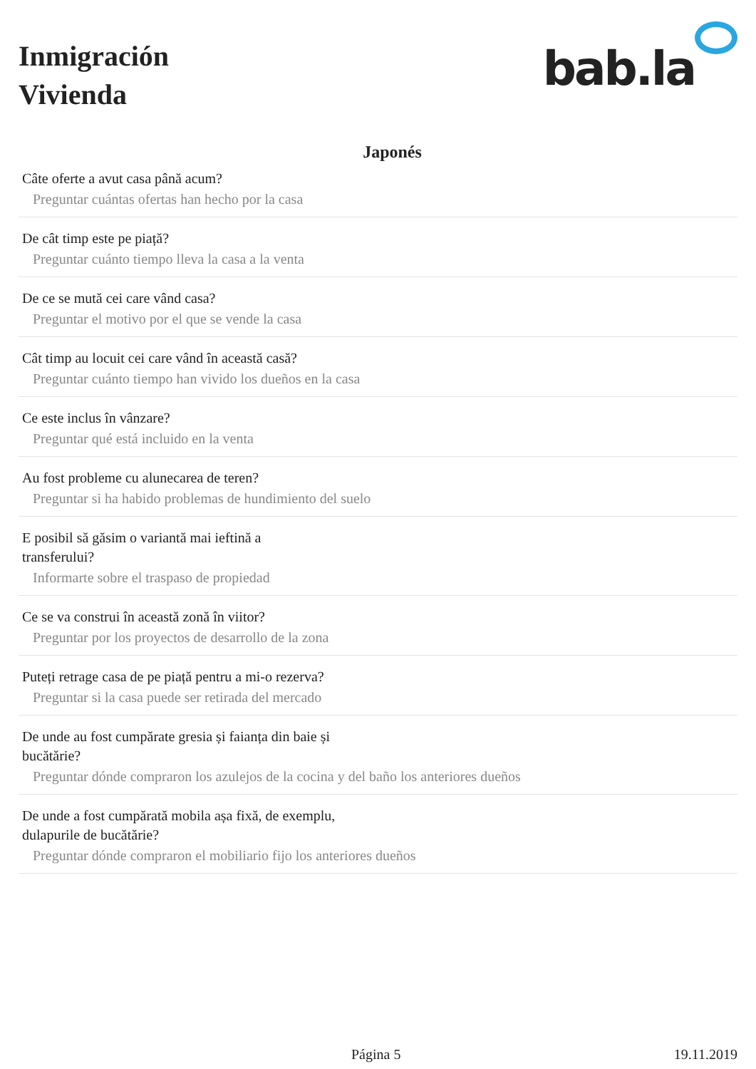Inmigración
Vivienda
bab.la
Japonés
Câte oferte a avut casa până acum?
Preguntar cuántas ofertas han hecho por la casa
De cât timp este pe piață?
Preguntar cuánto tiempo lleva la casa a la venta
De ce se mută cei care vând casa?
Preguntar el motivo por el que se vende la casa
Cât timp au locuit cei care vând în această casă?
Preguntar cuánto tiempo han vivido los dueños en la casa
Ce este inclus în vânzare?
Preguntar qué está incluido en la venta
Au fost probleme cu alunecarea de teren?
Preguntar si ha habido problemas de hundimiento del suelo
E posibil să găsim o variantă mai ieftină a transferului?
Informarte sobre el traspaso de propiedad
Ce se va construi în această zonă în viitor?
Preguntar por los proyectos de desarrollo de la zona
Puteți retrage casa de pe piață pentru a mi-o rezerva?
Preguntar si la casa puede ser retirada del mercado
De unde au fost cumpărate gresia și faianța din baie și bucătărie?
Preguntar dónde compraron los azulejos de la cocina y del baño los anteriores dueños
De unde a fost cumpărată mobila așa fixă, de exemplu, dulapurile de bucătărie?
Preguntar dónde compraron el mobiliario fijo los anteriores dueños
Página 5 19.11.2019